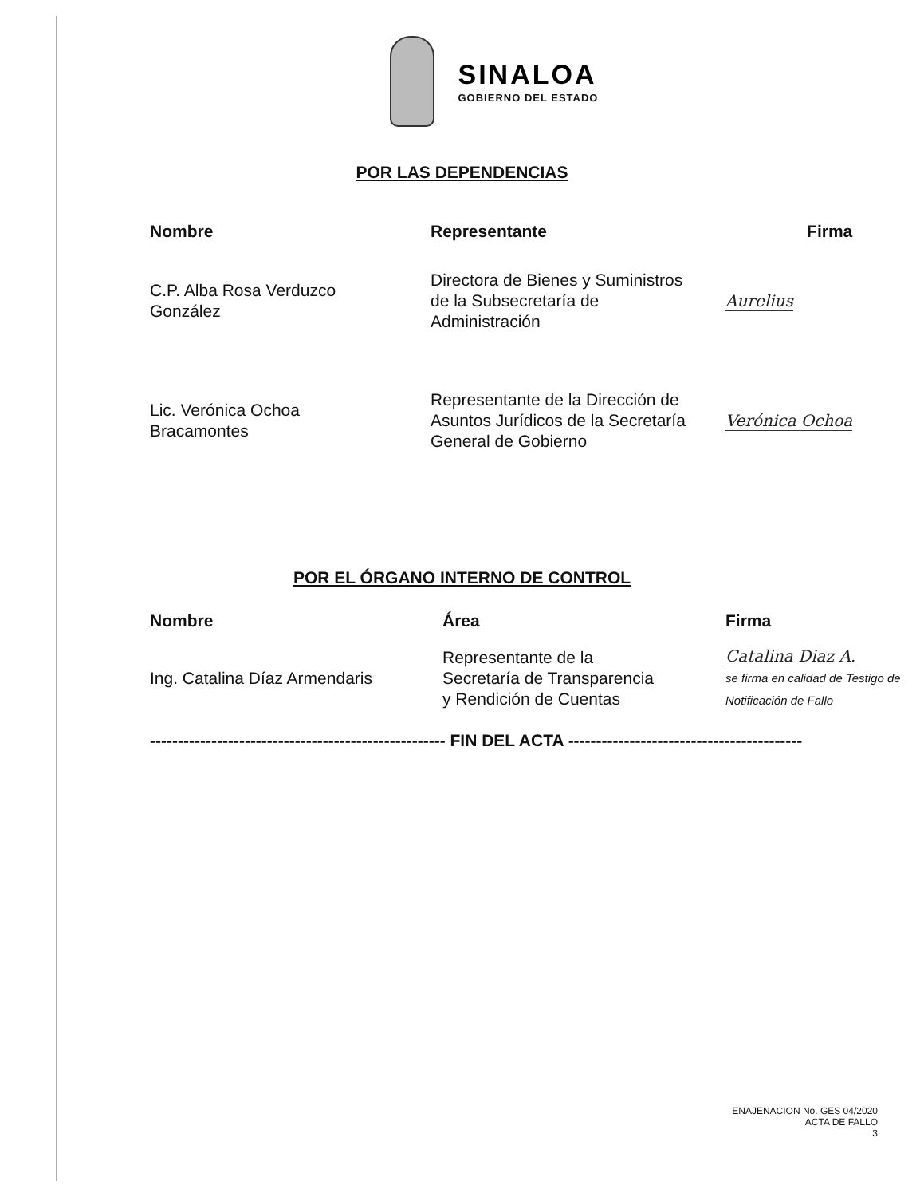SINALOA
GOBIERNO DEL ESTADO
POR LAS DEPENDENCIAS
| Nombre | Representante | Firma |
| --- | --- | --- |
| C.P. Alba Rosa Verduzco González | Directora de Bienes y Suministros de la Subsecretaría de Administración | Aurelius |
| Lic. Verónica Ochoa Bracamontes | Representante de la Dirección de Asuntos Jurídicos de la Secretaría General de Gobierno | Verónica Ochoa |
POR EL ÓRGANO INTERNO DE CONTROL
| Nombre | Área | Firma |
| --- | --- | --- |
| Ing. Catalina Díaz Armendaris | Representante de la Secretaría de Transparencia y Rendición de Cuentas | Catalina Diaz A. se firma en calidad de Testigo de Notificación de Fallo |
----------------------------------------------------- FIN DEL ACTA ------------------------------------------
ENAJENACION No. GES 04/2020
ACTA DE FALLO
3